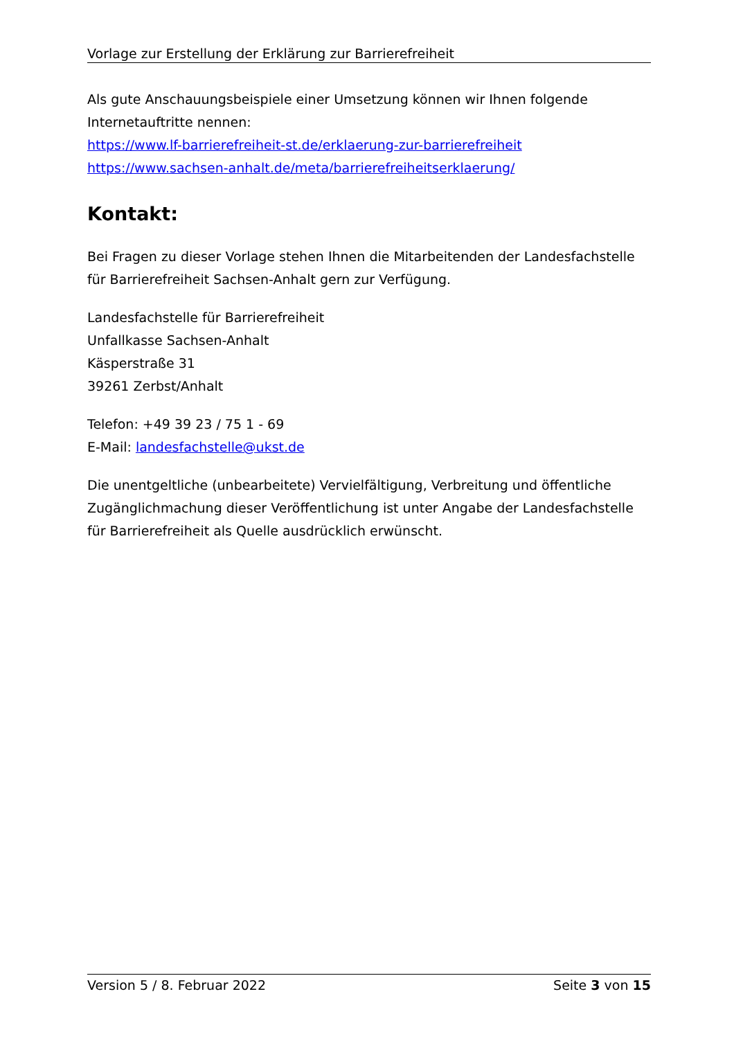Vorlage zur Erstellung der Erklärung zur Barrierefreiheit
Als gute Anschauungsbeispiele einer Umsetzung können wir Ihnen folgende Internetauftritte nennen:
https://www.lf-barrierefreiheit-st.de/erklaerung-zur-barrierefreiheit
https://www.sachsen-anhalt.de/meta/barrierefreiheitserklaerung/
Kontakt:
Bei Fragen zu dieser Vorlage stehen Ihnen die Mitarbeitenden der Landesfachstelle für Barrierefreiheit Sachsen-Anhalt gern zur Verfügung.
Landesfachstelle für Barrierefreiheit
Unfallkasse Sachsen-Anhalt
Käsperstraße 31
39261 Zerbst/Anhalt
Telefon: +49 39 23 / 75 1 - 69
E-Mail: landesfachstelle@ukst.de
Die unentgeltliche (unbearbeitete) Vervielfältigung, Verbreitung und öffentliche Zugänglichmachung dieser Veröffentlichung ist unter Angabe der Landesfachstelle für Barrierefreiheit als Quelle ausdrücklich erwünscht.
Version 5 / 8. Februar 2022 Seite 3 von 15